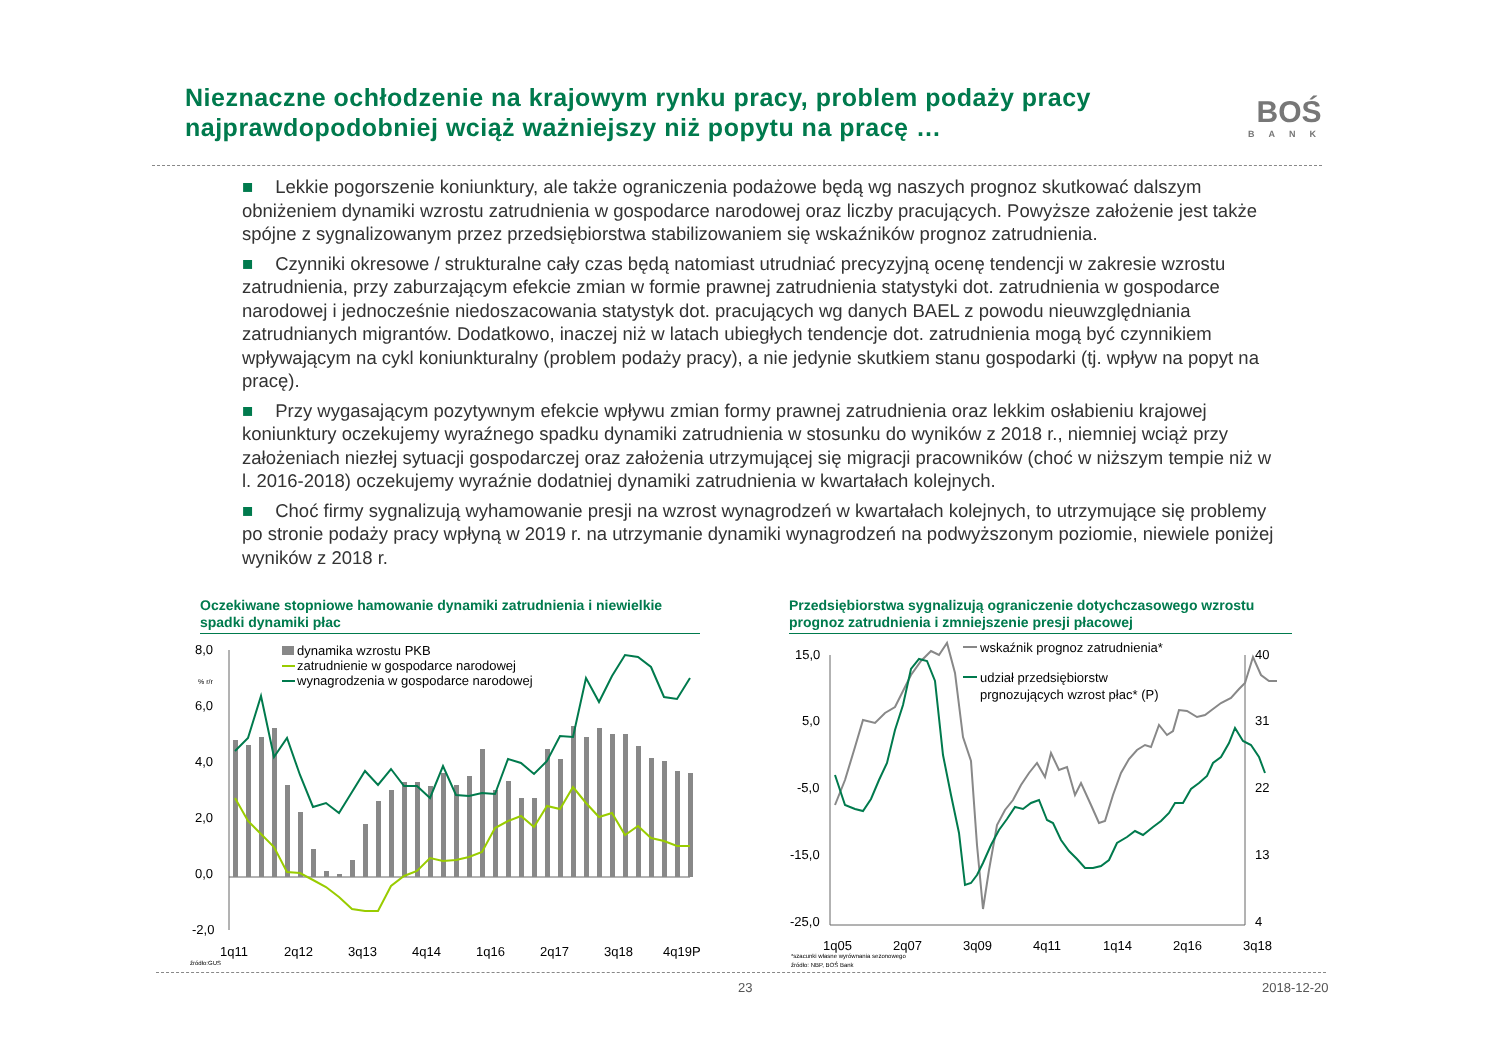Nieznaczne ochłodzenie na krajowym rynku pracy, problem podaży pracy najprawdopodobniej wciąż ważniejszy niż popytu na pracę …
BOŚ
BANK
■ Lekkie pogorszenie koniunktury, ale także ograniczenia podażowe będą wg naszych prognoz skutkować dalszym obniżeniem dynamiki wzrostu zatrudnienia w gospodarce narodowej oraz liczby pracujących. Powyższe założenie jest także spójne z sygnalizowanym przez przedsiębiorstwa stabilizowaniem się wskaźników prognoz zatrudnienia.
■ Czynniki okresowe / strukturalne cały czas będą natomiast utrudniać precyzyjną ocenę tendencji w zakresie wzrostu zatrudnienia, przy zaburzającym efekcie zmian w formie prawnej zatrudnienia statystyki dot. zatrudnienia w gospodarce narodowej i jednocześnie niedoszacowania statystyk dot. pracujących wg danych BAEL z powodu nieuwzględniania zatrudnianych migrantów. Dodatkowo, inaczej niż w latach ubiegłych tendencje dot. zatrudnienia mogą być czynnikiem wpływającym na cykl koniunkturalny (problem podaży pracy), a nie jedynie skutkiem stanu gospodarki (tj. wpływ na popyt na pracę).
■ Przy wygasającym pozytywnym efekcie wpływu zmian formy prawnej zatrudnienia oraz lekkim osłabieniu krajowej koniunktury oczekujemy wyraźnego spadku dynamiki zatrudnienia w stosunku do wyników z 2018 r., niemniej wciąż przy założeniach niezłej sytuacji gospodarczej oraz założenia utrzymującej się migracji pracowników (choć w niższym tempie niż w l. 2016-2018) oczekujemy wyraźnie dodatniej dynamiki zatrudnienia w kwartałach kolejnych.
■ Choć firmy sygnalizują wyhamowanie presji na wzrost wynagrodzeń w kwartałach kolejnych, to utrzymujące się problemy po stronie podaży pracy wpłyną w 2019 r. na utrzymanie dynamiki wynagrodzeń na podwyższonym poziomie, niewiele poniżej wyników z 2018 r.
Oczekiwane stopniowe hamowanie dynamiki zatrudnienia i niewielkie spadki dynamiki płac
Przedsiębiorstwa sygnalizują ograniczenie dotychczasowego wzrostu prognoz zatrudnienia i zmniejszenie presji płacowej
8,0
6,0
4,0
2,0
0,0
-2,0
% r/r
1q11
2q12
3q13
4q14
1q16
2q17
3q18
4q19P
dynamika wzrostu PKB
zatrudnienie w gospodarce narodowej
wynagrodzenia w gospodarce narodowej
źródło:GUS
15,0
5,0
-5,0
-15,0
-25,0
40
31
22
13
4
1q05
2q07
3q09
4q11
1q14
2q16
3q18
wskaźnik prognoz zatrudnienia*
udział przedsiębiorstw
prgnozujących wzrost płac* (P)
*szacunki własne wyrównania sezonowego
źródło: NBP, BOŚ Bank
23 2018-12-20